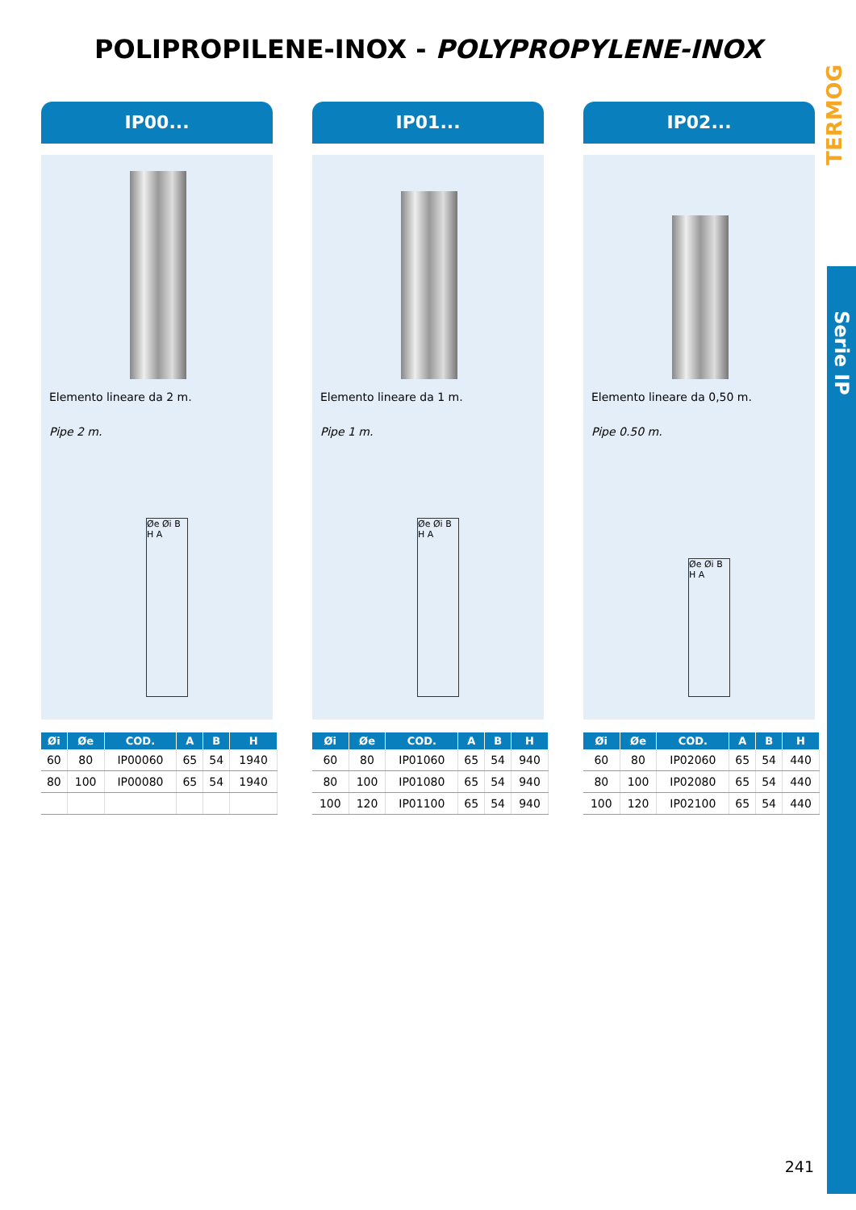POLIPROPILENE-INOX - POLYPROPYLENE-INOX
TERMOG
Serie IP
IP00...
Elemento lineare da 2 m.
Pipe 2 m.
Øe Øi B H A
| Øi | Øe | COD. | A | B | H |
| --- | --- | --- | --- | --- | --- |
| 60 | 80 | IP00060 | 65 | 54 | 1940 |
| 80 | 100 | IP00080 | 65 | 54 | 1940 |
IP01...
Elemento lineare da 1 m.
Pipe 1 m.
Øe Øi B H A
| Øi | Øe | COD. | A | B | H |
| --- | --- | --- | --- | --- | --- |
| 60 | 80 | IP01060 | 65 | 54 | 940 |
| 80 | 100 | IP01080 | 65 | 54 | 940 |
| 100 | 120 | IP01100 | 65 | 54 | 940 |
IP02...
Elemento lineare da 0,50 m.
Pipe 0.50 m.
Øe Øi B H A
| Øi | Øe | COD. | A | B | H |
| --- | --- | --- | --- | --- | --- |
| 60 | 80 | IP02060 | 65 | 54 | 440 |
| 80 | 100 | IP02080 | 65 | 54 | 440 |
| 100 | 120 | IP02100 | 65 | 54 | 440 |
241